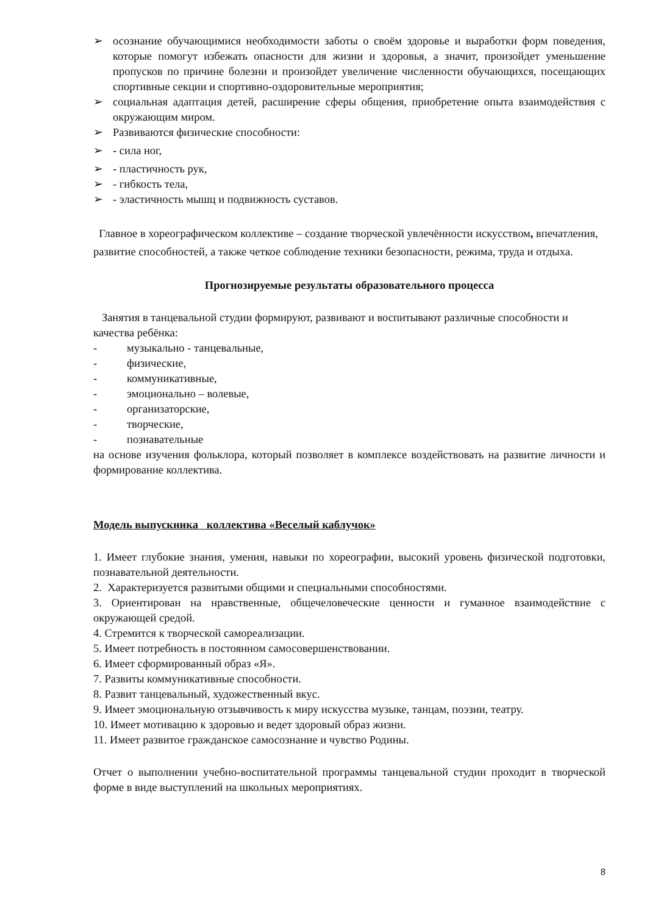➢ осознание обучающимися необходимости заботы о своём здоровье и выработки форм поведения, которые помогут избежать опасности для жизни и здоровья, а значит, произойдет уменьшение пропусков по причине болезни и произойдет увеличение численности обучающихся, посещающих спортивные секции и спортивно-оздоровительные мероприятия;
➢ социальная адаптация детей, расширение сферы общения, приобретение опыта взаимодействия с окружающим миром.
➢ Развиваются физические способности:
➢ - сила ног,
➢ - пластичность рук,
➢ - гибкость тела,
➢ - эластичность мышц и подвижность суставов.
Главное в хореографическом коллективе – создание творческой увлечённости искусством, впечатления, развитие способностей, а также четкое соблюдение техники безопасности, режима, труда и отдыха.
Прогнозируемые результаты образовательного процесса
Занятия в танцевальной студии формируют, развивают и воспитывают различные способности и качества ребёнка:
- музыкально - танцевальные,
- физические,
- коммуникативные,
- эмоционально – волевые,
- организаторские,
- творческие,
- познавательные
на основе изучения фольклора, который позволяет в комплексе воздействовать на развитие личности и формирование коллектива.
Модель выпускника коллектива «Веселый каблучок»
1. Имеет глубокие знания, умения, навыки по хореографии, высокий уровень физической подготовки, познавательной деятельности.
2. Характеризуется развитыми общими и специальными способностями.
3. Ориентирован на нравственные, общечеловеческие ценности и гуманное взаимодействие с окружающей средой.
4. Стремится к творческой самореализации.
5. Имеет потребность в постоянном самосовершенствовании.
6. Имеет сформированный образ «Я».
7. Развиты коммуникативные способности.
8. Развит танцевальный, художественный вкус.
9. Имеет эмоциональную отзывчивость к миру искусства музыке, танцам, поэзии, театру.
10. Имеет мотивацию к здоровью и ведет здоровый образ жизни.
11. Имеет развитое гражданское самосознание и чувство Родины.
Отчет о выполнении учебно-воспитательной программы танцевальной студии проходит в творческой форме в виде выступлений на школьных мероприятиях.
8